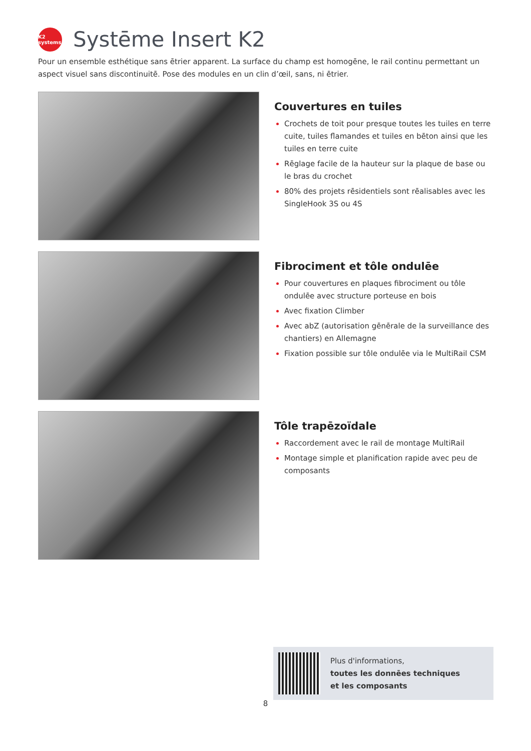K2 systems
Systēme Insert K2
Pour un ensemble esthétique sans ētrier apparent. La surface du champ est homogēne, le rail continu permettant un aspect visuel sans discontinuitē. Pose des modules en un clin d’œil, sans, ni ētrier.
Couvertures en tuiles
Crochets de toit pour presque toutes les tuiles en terre cuite, tuiles flamandes et tuiles en bēton ainsi que les tuiles en terre cuite
Rēglage facile de la hauteur sur la plaque de base ou le bras du crochet
80% des projets rēsidentiels sont rēalisables avec les SingleHook 3S ou 4S
Fibrociment et tôle ondulēe
Pour couvertures en plaques fibrociment ou tôle ondulēe avec structure porteuse en bois
Avec fixation Climber
Avec abZ (autorisation gēnērale de la surveillance des chantiers) en Allemagne
Fixation possible sur tôle ondulēe via le MultiRail CSM
Tôle trapēzoïdale
Raccordement avec le rail de montage MultiRail
Montage simple et planification rapide avec peu de composants
Plus d'informations,
toutes les donnēes techniques
et les composants
8